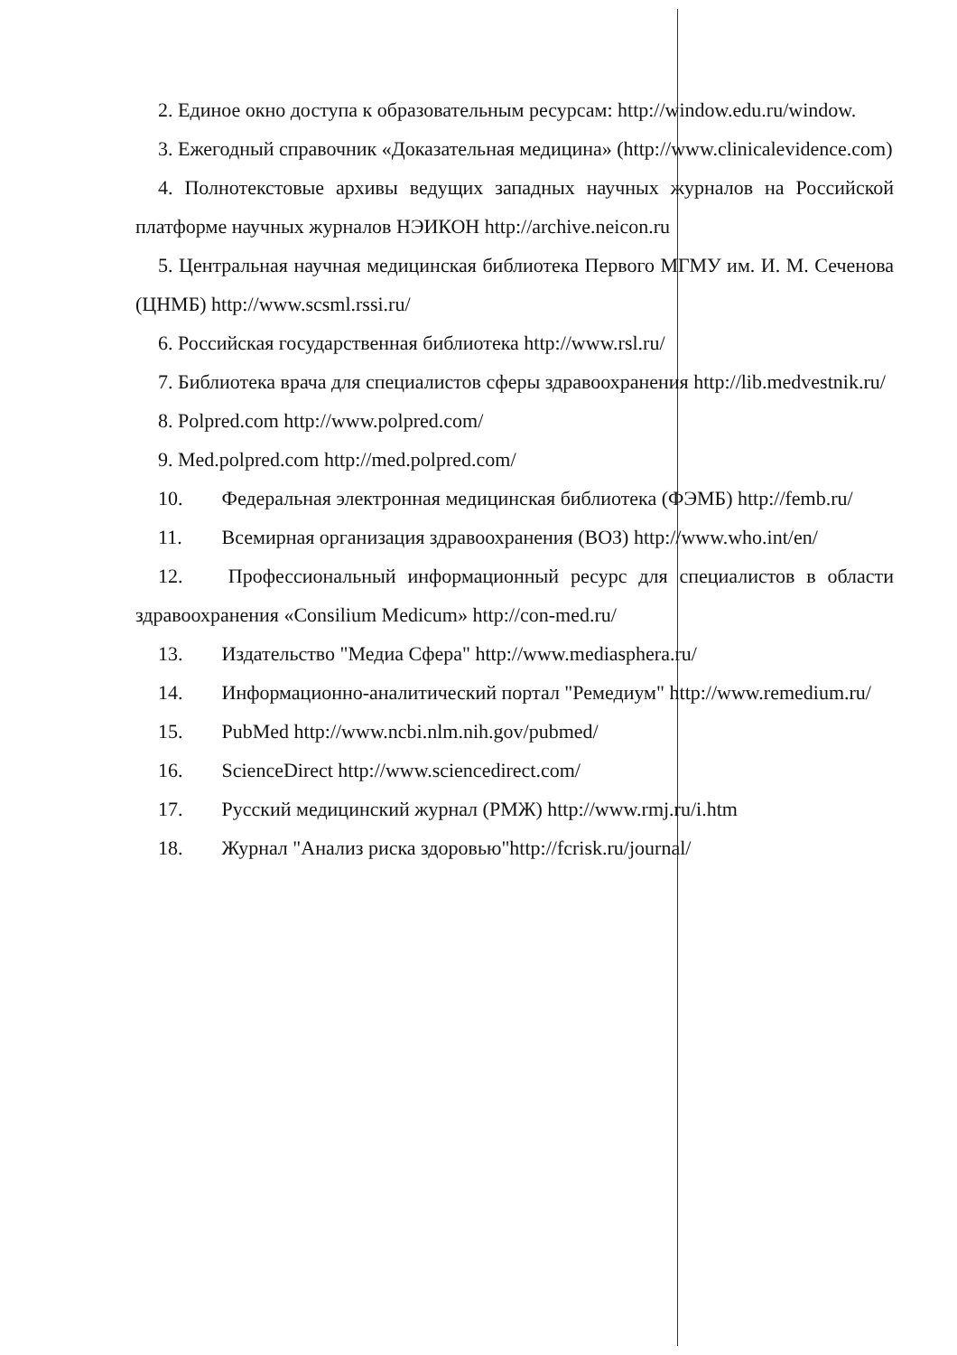2. Единое окно доступа к образовательным ресурсам: http://window.edu.ru/window.
3. Ежегодный справочник «Доказательная медицина» (http://www.clinicalevidence.com)
4. Полнотекстовые архивы ведущих западных научных журналов на Российской платформе научных журналов НЭИКОН http://archive.neicon.ru
5. Центральная научная медицинская библиотека Первого МГМУ им. И. М. Сеченова (ЦНМБ) http://www.scsml.rssi.ru/
6. Российская государственная библиотека http://www.rsl.ru/
7. Библиотека врача для специалистов сферы здравоохранения http://lib.medvestnik.ru/
8. Polpred.com http://www.polpred.com/
9. Med.polpred.com http://med.polpred.com/
10. Федеральная электронная медицинская библиотека (ФЭМБ) http://femb.ru/
11. Всемирная организация здравоохранения (ВОЗ) http://www.who.int/en/
12. Профессиональный информационный ресурс для специалистов в области здравоохранения «Consilium Medicum» http://con-med.ru/
13. Издательство "Медиа Сфера" http://www.mediasphera.ru/
14. Информационно-аналитический портал "Ремедиум" http://www.remedium.ru/
15. PubMed http://www.ncbi.nlm.nih.gov/pubmed/
16. ScienceDirect http://www.sciencedirect.com/
17. Русский медицинский журнал (РМЖ) http://www.rmj.ru/i.htm
18. Журнал "Анализ риска здоровью"http://fcrisk.ru/journal/